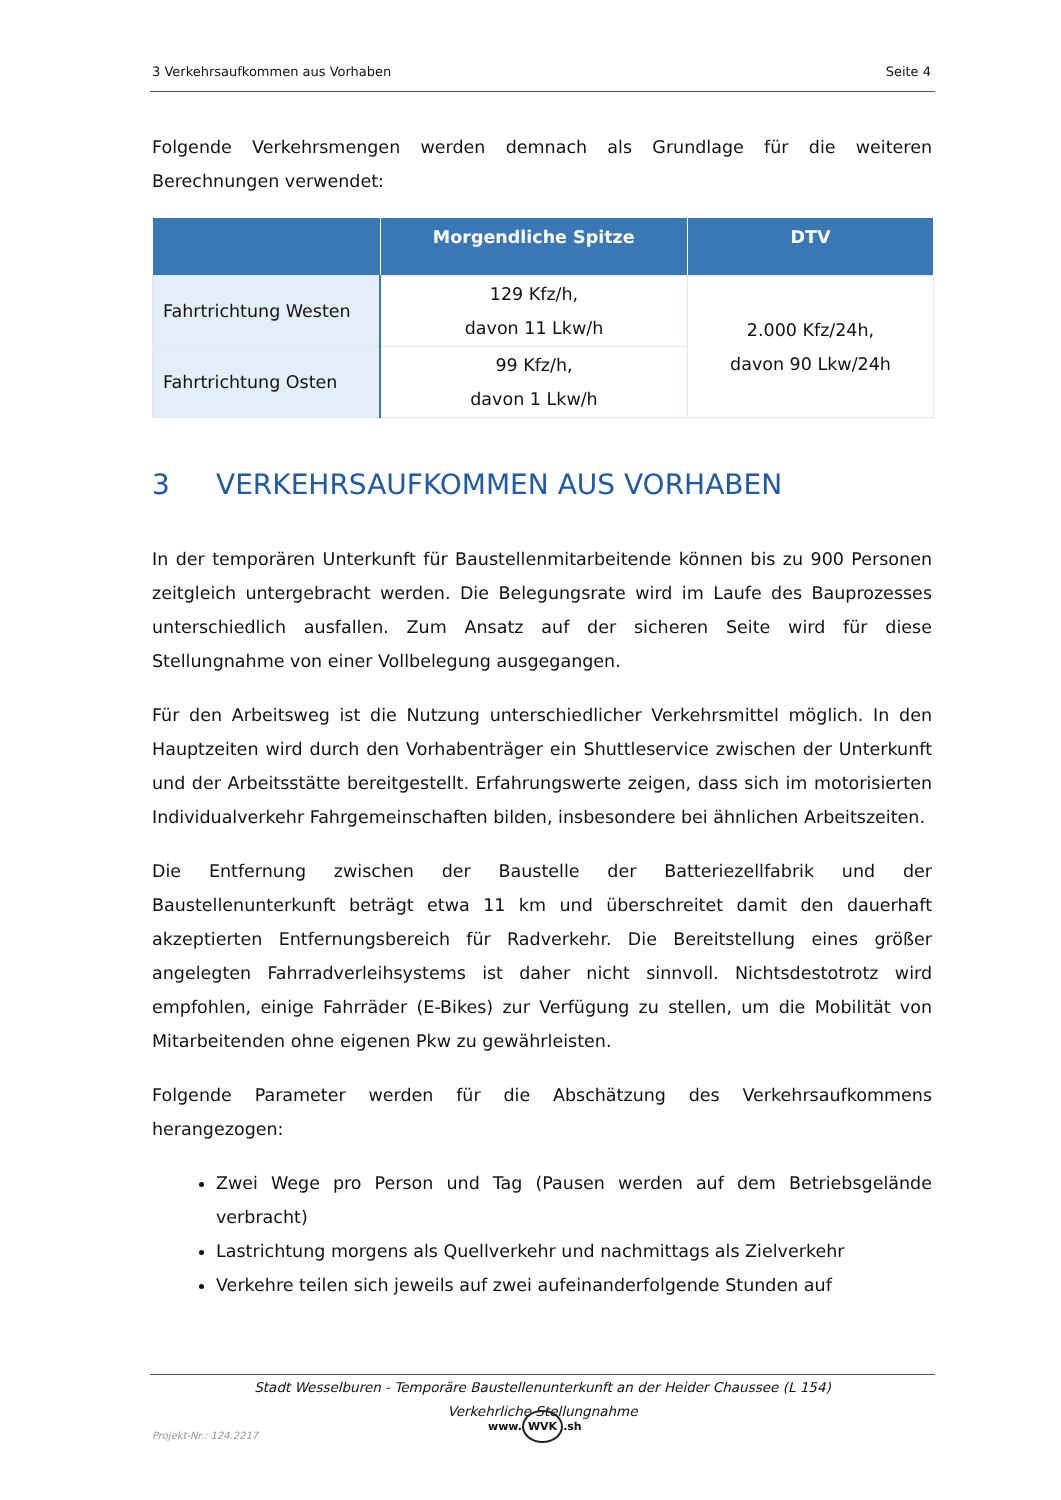3 Verkehrsaufkommen aus Vorhaben Seite 4
Folgende Verkehrsmengen werden demnach als Grundlage für die weiteren Berechnungen verwendet:
| | Morgendliche Spitze | DTV |
| --- | --- | --- |
| Fahrtrichtung Westen | 129 Kfz/h, davon 11 Lkw/h | 2.000 Kfz/24h, davon 90 Lkw/24h |
| Fahrtrichtung Osten | 99 Kfz/h, davon 1 Lkw/h | |
3 VERKEHRSAUFKOMMEN AUS VORHABEN
In der temporären Unterkunft für Baustellenmitarbeitende können bis zu 900 Personen zeitgleich untergebracht werden. Die Belegungsrate wird im Laufe des Bauprozesses unterschiedlich ausfallen. Zum Ansatz auf der sicheren Seite wird für diese Stellungnahme von einer Vollbelegung ausgegangen.
Für den Arbeitsweg ist die Nutzung unterschiedlicher Verkehrsmittel möglich. In den Hauptzeiten wird durch den Vorhabenträger ein Shuttleservice zwischen der Unterkunft und der Arbeitsstätte bereitgestellt. Erfahrungswerte zeigen, dass sich im motorisierten Individualverkehr Fahrgemeinschaften bilden, insbesondere bei ähnlichen Arbeitszeiten.
Die Entfernung zwischen der Baustelle der Batteriezellfabrik und der Baustellenunterkunft beträgt etwa 11 km und überschreitet damit den dauerhaft akzeptierten Entfernungsbereich für Radverkehr. Die Bereitstellung eines größer angelegten Fahrradverleihsystems ist daher nicht sinnvoll. Nichtsdestotrotz wird empfohlen, einige Fahrräder (E-Bikes) zur Verfügung zu stellen, um die Mobilität von Mitarbeitenden ohne eigenen Pkw zu gewährleisten.
Folgende Parameter werden für die Abschätzung des Verkehrsaufkommens herangezogen:
Zwei Wege pro Person und Tag (Pausen werden auf dem Betriebsgelände verbracht)
Lastrichtung morgens als Quellverkehr und nachmittags als Zielverkehr
Verkehre teilen sich jeweils auf zwei aufeinanderfolgende Stunden auf
Stadt Wesselburen - Temporäre Baustellenunterkunft an der Heider Chaussee (L 154)
Verkehrliche Stellungnahme
Projekt-Nr.: 124.2217
www. WVK.sh